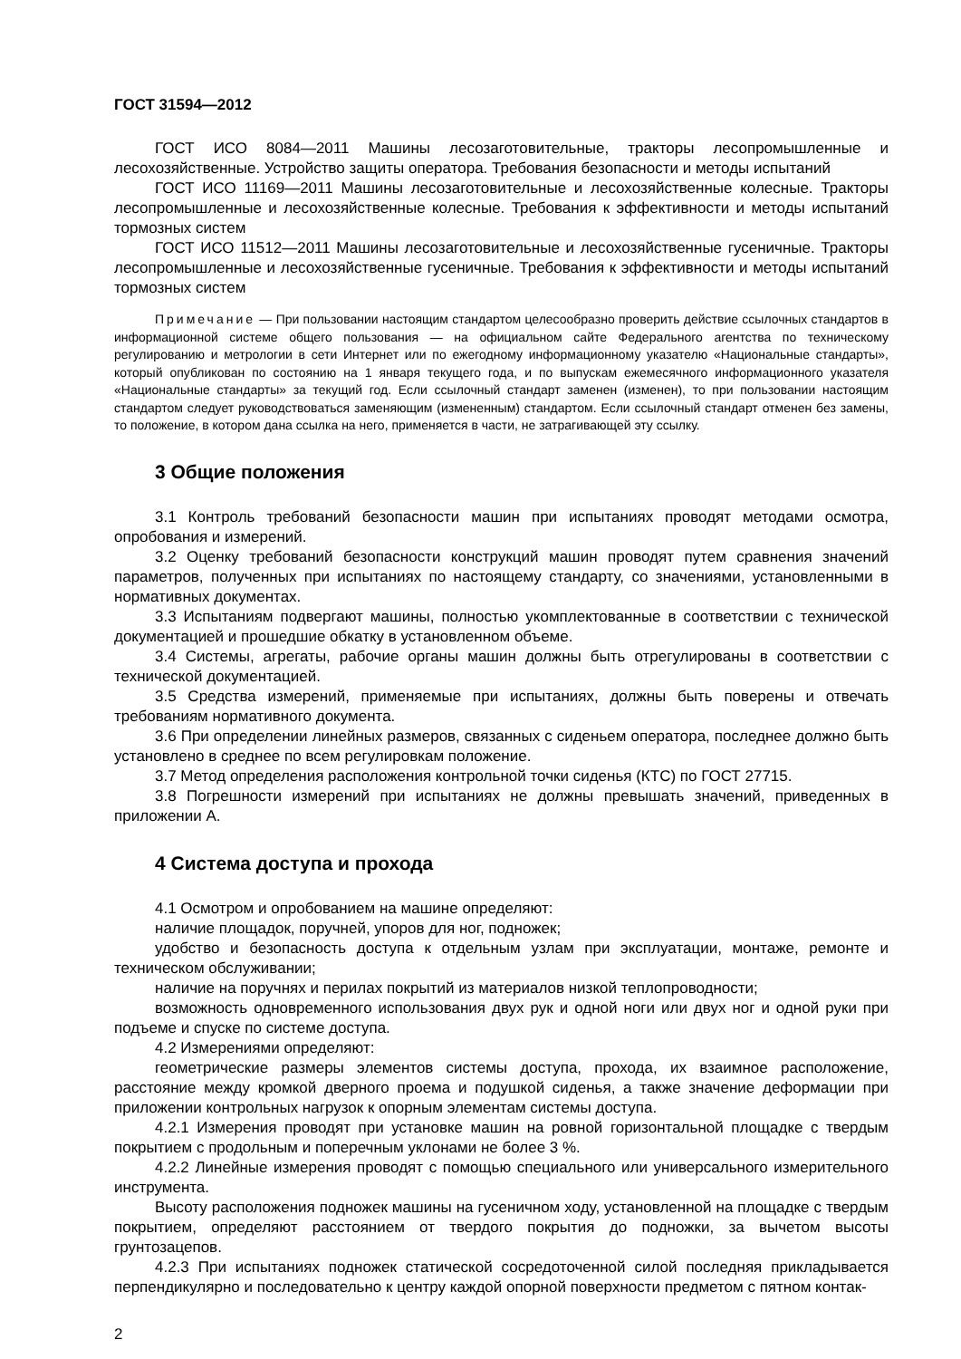ГОСТ 31594—2012
ГОСТ ИСО 8084—2011 Машины лесозаготовительные, тракторы лесопромышленные и лесохозяйственные. Устройство защиты оператора. Требования безопасности и методы испытаний
ГОСТ ИСО 11169—2011 Машины лесозаготовительные и лесохозяйственные колесные. Тракторы лесопромышленные и лесохозяйственные колесные. Требования к эффективности и методы испытаний тормозных систем
ГОСТ ИСО 11512—2011 Машины лесозаготовительные и лесохозяйственные гусеничные. Тракторы лесопромышленные и лесохозяйственные гусеничные. Требования к эффективности и методы испытаний тормозных систем
Примечание — При пользовании настоящим стандартом целесообразно проверить действие ссылочных стандартов в информационной системе общего пользования — на официальном сайте Федерального агентства по техническому регулированию и метрологии в сети Интернет или по ежегодному информационному указателю «Национальные стандарты», который опубликован по состоянию на 1 января текущего года, и по выпускам ежемесячного информационного указателя «Национальные стандарты» за текущий год. Если ссылочный стандарт заменен (изменен), то при пользовании настоящим стандартом следует руководствоваться заменяющим (измененным) стандартом. Если ссылочный стандарт отменен без замены, то положение, в котором дана ссылка на него, применяется в части, не затрагивающей эту ссылку.
3 Общие положения
3.1 Контроль требований безопасности машин при испытаниях проводят методами осмотра, опробования и измерений.
3.2 Оценку требований безопасности конструкций машин проводят путем сравнения значений параметров, полученных при испытаниях по настоящему стандарту, со значениями, установленными в нормативных документах.
3.3 Испытаниям подвергают машины, полностью укомплектованные в соответствии с технической документацией и прошедшие обкатку в установленном объеме.
3.4 Системы, агрегаты, рабочие органы машин должны быть отрегулированы в соответствии с технической документацией.
3.5 Средства измерений, применяемые при испытаниях, должны быть поверены и отвечать требованиям нормативного документа.
3.6 При определении линейных размеров, связанных с сиденьем оператора, последнее должно быть установлено в среднее по всем регулировкам положение.
3.7 Метод определения расположения контрольной точки сиденья (КТС) по ГОСТ 27715.
3.8 Погрешности измерений при испытаниях не должны превышать значений, приведенных в приложении А.
4 Система доступа и прохода
4.1 Осмотром и опробованием на машине определяют:
наличие площадок, поручней, упоров для ног, подножек;
удобство и безопасность доступа к отдельным узлам при эксплуатации, монтаже, ремонте и техническом обслуживании;
наличие на поручнях и перилах покрытий из материалов низкой теплопроводности;
возможность одновременного использования двух рук и одной ноги или двух ног и одной руки при подъеме и спуске по системе доступа.
4.2 Измерениями определяют:
геометрические размеры элементов системы доступа, прохода, их взаимное расположение, расстояние между кромкой дверного проема и подушкой сиденья, а также значение деформации при приложении контрольных нагрузок к опорным элементам системы доступа.
4.2.1 Измерения проводят при установке машин на ровной горизонтальной площадке с твердым покрытием с продольным и поперечным уклонами не более 3 %.
4.2.2 Линейные измерения проводят с помощью специального или универсального измерительного инструмента.
Высоту расположения подножек машины на гусеничном ходу, установленной на площадке с твердым покрытием, определяют расстоянием от твердого покрытия до подножки, за вычетом высоты грунтозацепов.
4.2.3 При испытаниях подножек статической сосредоточенной силой последняя прикладывается перпендикулярно и последовательно к центру каждой опорной поверхности предметом с пятном контак-
2